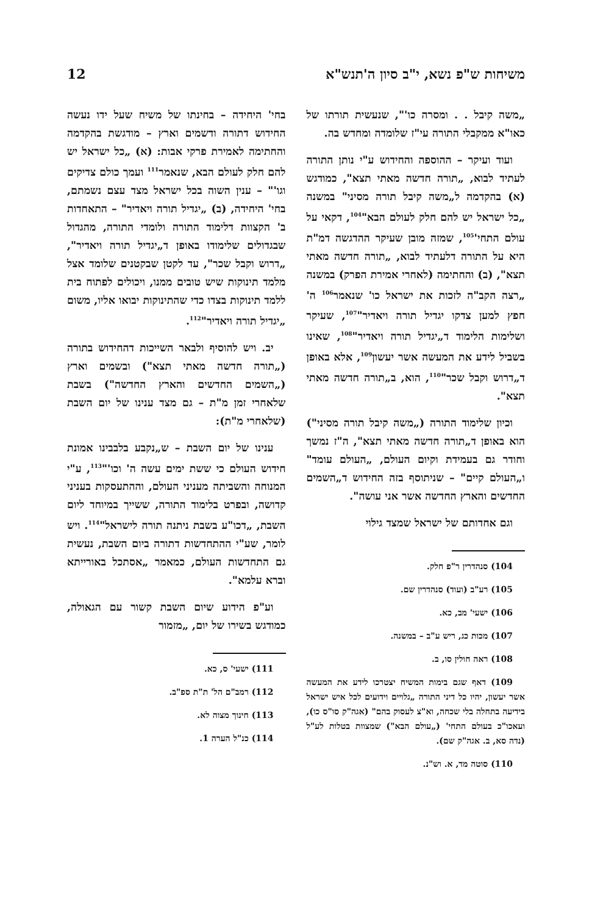משיחות ש"פ נשא, י"ב סיון ה'תנש"א 12
„משה קיבל . . ומסרה כו'", שנעשית תורתו של כאו"א ממקבלי התורה עי"ז שלומדה ומחדש בה.
ועוד ועיקר – ההוספה והחידוש ע"י נותן התורה לעתיד לבוא, „תורה חדשה מאתי תצא", כמודגש (א) בהקדמה ל„משה קיבל תורה מסיני" במשנה „כל ישראל יש להם חלק לעולם הבא"<sup>104</sup>, דקאי על עולם התחי'<sup>105</sup>, שמזה מובן שעיקר ההדגשה דמ"ת היא על התורה דלעתיד לבוא, „תורה חדשה מאתי תצא", (ב) והחתימה (לאחרי אמירת הפרק) במשנה „רצה הקב"ה לזכות את ישראל כו' שנאמר<sup>106</sup> ה' חפץ למען צדקו יגדיל תורה ויאדיר"<sup>107</sup>, שעיקר ושלימות הלימוד ד„יגדיל תורה ויאדיר"<sup>108</sup>, שאינו בשביל לידע את המעשה אשר יעשון<sup>109</sup>, אלא באופן ד„דרוש וקבל שכר"<sup>110</sup>, הוא, ב„תורה חדשה מאתי תצא".
וכיון שלימוד התורה („משה קיבל תורה מסיני") הוא באופן ד„תורה חדשה מאתי תצא", ה"ז נמשך וחודר גם בעמידת וקיום העולם, „העולם עומד" ו„העולם קיים" – שניתוסף בזה החידוש ד„השמים החדשים והארץ החדשה אשר אני עושה".
וגם אחדותם של ישראל שמצד גילוי
104) סנהדרין ר"פ חלק.
105) רע"ב (ועוד) סנהדרין שם.
106) ישעי' מב, כא.
107) מכות כג, ריש ע"ב – במשנה.
108) ראה חולין סו, ב.
109) דאף שגם בימות המשיח יצטרכו לידע את המעשה אשר יעשון, יהיו כל דיני התורה „גלויים וידועים לכל איש ישראל בידיעה בתחלה בלי שכחה, וא"צ לעסוק בהם" (אגה"ק סו"ס כו), ועאכו"כ בעולם התחי' („עולם הבא") שמצוות בטלות לע"ל (נדה סא, ב. אגה"ק שם).
110) סוטה מד, א. וש"נ.
בחי' היחידה – בחינתו של משיח שעל ידו נעשה החידוש דתורה ודשמים וארץ – מודגשת בהקדמה והחתימה לאמירת פרקי אבות: (א) „כל ישראל יש להם חלק לעולם הבא, שנאמר<sup>111</sup> ועמך כולם צדיקים וגו'" – ענין השוה בכל ישראל מצד עצם נשמתם, בחי' היחידה, (ב) „יגדיל תורה ויאדיר" – התאחדות ב' הקצוות דלימוד התורה ולומדי התורה, מהגדול שבגדולים שלימודו באופן ד„יגדיל תורה ויאדיר", „דרוש וקבל שכר", עד לקטן שבקטנים שלומד אצל מלמד תינוקות שיש טובים ממנו, ויכולים לפתוח בית ללמד תינוקות בצדו כדי שהתינוקות יבואו אליו, משום „יגדיל תורה ויאדיר"<sup>112</sup>.
יב. ויש להוסיף ולבאר השייכות דהחידוש בתורה („תורה חדשה מאתי תצא") ובשמים וארץ („השמים החדשים והארץ החדשה") בשבת שלאחרי זמן מ"ת – גם מצד ענינו של יום השבת (שלאחרי מ"ת):
ענינו של יום השבת – ש„נקבע בלבבינו אמונת חידוש העולם כי ששת ימים עשה ה' וכו'"<sup>113</sup>, ע"י המנוחה והשביתה מעניני העולם, וההתעסקות בעניני קדושה, ובפרט בלימוד התורה, ששייך במיוחד ליום השבת, „דכו"ע בשבת ניתנה תורה לישראל"<sup>114</sup>. ויש לומר, שע"י ההתחדשות דתורה ביום השבת, נעשית גם התחדשות העולם, כמאמר „אסתכל באורייתא וברא עלמא".
וע"פ הידוע שיום השבת קשור עם הגאולה, כמודגש בשירו של יום, „מזמור
111) ישעי' ס, כא.
112) רמב"ם הל' ת"ת ספ"ב.
113) חינוך מצוה לא.
114) כנ"ל הערה 1.